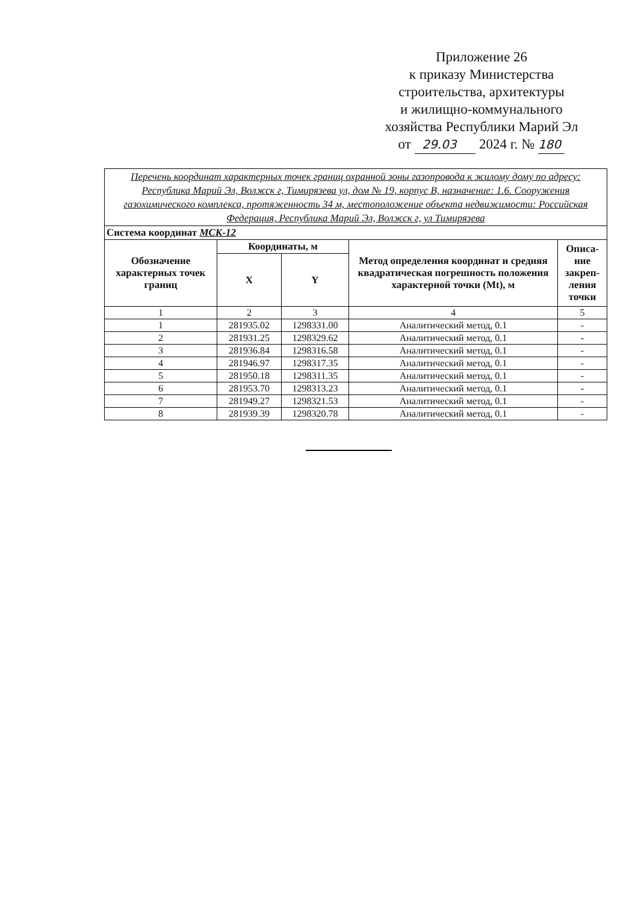Приложение 26
к приказу Министерства
строительства, архитектуры
и жилищно-коммунального
хозяйства Республики Марий Эл
от 29.03 2024 г. № 180
| Перечень координат характерных точек границ охранной зоны газопровода к жилому дому по адресу: Республика Марий Эл, Волжск г, Тимирязева ул, дом № 19, корпус В, назначение: 1.6. Сооружения газохимического комплекса, протяженность 34 м, местоположение объекта недвижимости: Российская Федерация, Республика Марий Эл, Волжск г, ул Тимирязева | | | | |
| Система координат МСК-12 | | | | |
| Обозначение характерных точек границ | Координаты, м | | Метод определения координат и средняя квадратическая погрешность положения характерной точки (Mt), м | Описа-ние закреп-ления точки |
| | X | Y | | |
| 1 | 2 | 3 | 4 | 5 |
| 1 | 281935.02 | 1298331.00 | Аналитический метод, 0.1 | - |
| 2 | 281931.25 | 1298329.62 | Аналитический метод, 0.1 | - |
| 3 | 281936.84 | 1298316.58 | Аналитический метод, 0.1 | - |
| 4 | 281946.97 | 1298317.35 | Аналитический метод, 0.1 | - |
| 5 | 281950.18 | 1298311.35 | Аналитический метод, 0.1 | - |
| 6 | 281953.70 | 1298313.23 | Аналитический метод, 0.1 | - |
| 7 | 281949.27 | 1298321.53 | Аналитический метод, 0.1 | - |
| 8 | 281939.39 | 1298320.78 | Аналитический метод, 0.1 | - |